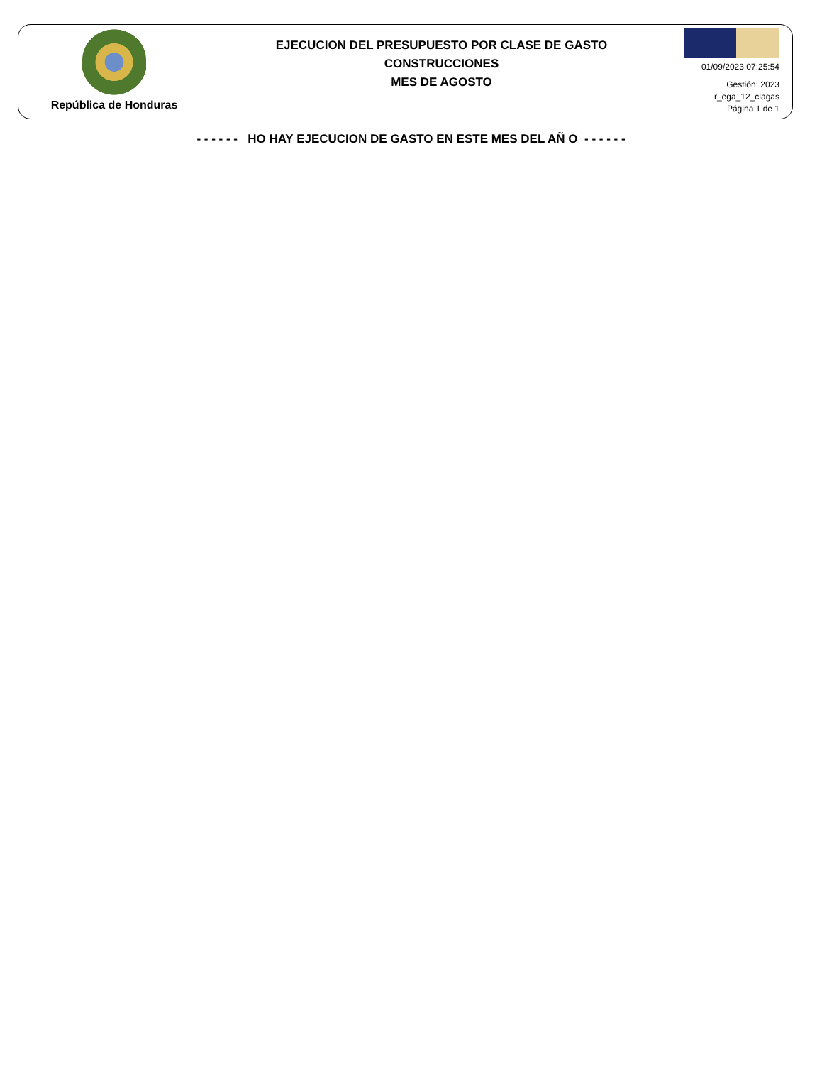República de Honduras
EJECUCION DEL PRESUPUESTO POR CLASE DE GASTO
CONSTRUCCIONES
MES DE AGOSTO
01/09/2023 07:25:54
Gestión: 2023
r_ega_12_clagas
Página 1 de 1
- - - - - - HO HAY EJECUCION DE GASTO EN ESTE MES DEL AÑ O - - - - - -